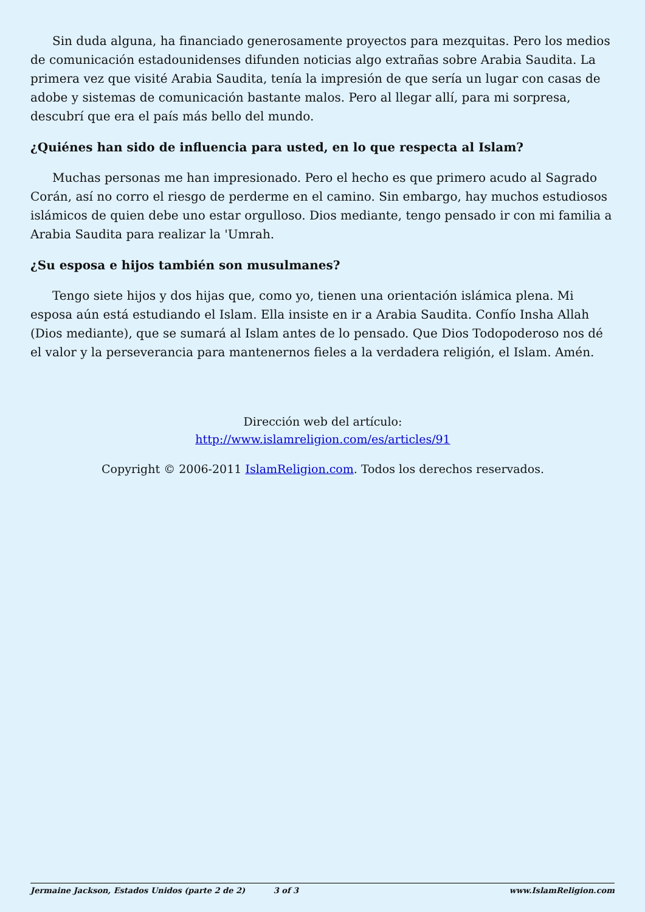Sin duda alguna, ha financiado generosamente proyectos para mezquitas. Pero los medios de comunicación estadounidenses difunden noticias algo extrañas sobre Arabia Saudita. La primera vez que visité Arabia Saudita, tenía la impresión de que sería un lugar con casas de adobe y sistemas de comunicación bastante malos. Pero al llegar allí, para mi sorpresa, descubrí que era el país más bello del mundo.
¿Quiénes han sido de influencia para usted, en lo que respecta al Islam?
Muchas personas me han impresionado. Pero el hecho es que primero acudo al Sagrado Corán, así no corro el riesgo de perderme en el camino. Sin embargo, hay muchos estudiosos islámicos de quien debe uno estar orgulloso. Dios mediante, tengo pensado ir con mi familia a Arabia Saudita para realizar la 'Umrah.
¿Su esposa e hijos también son musulmanes?
Tengo siete hijos y dos hijas que, como yo, tienen una orientación islámica plena. Mi esposa aún está estudiando el Islam. Ella insiste en ir a Arabia Saudita. Confío Insha Allah (Dios mediante), que se sumará al Islam antes de lo pensado. Que Dios Todopoderoso nos dé el valor y la perseverancia para mantenernos fieles a la verdadera religión, el Islam. Amén.
Dirección web del artículo:
http://www.islamreligion.com/es/articles/91
Copyright © 2006-2011 IslamReligion.com. Todos los derechos reservados.
Jermaine Jackson, Estados Unidos (parte 2 de 2) 3 of 3 www.IslamReligion.com